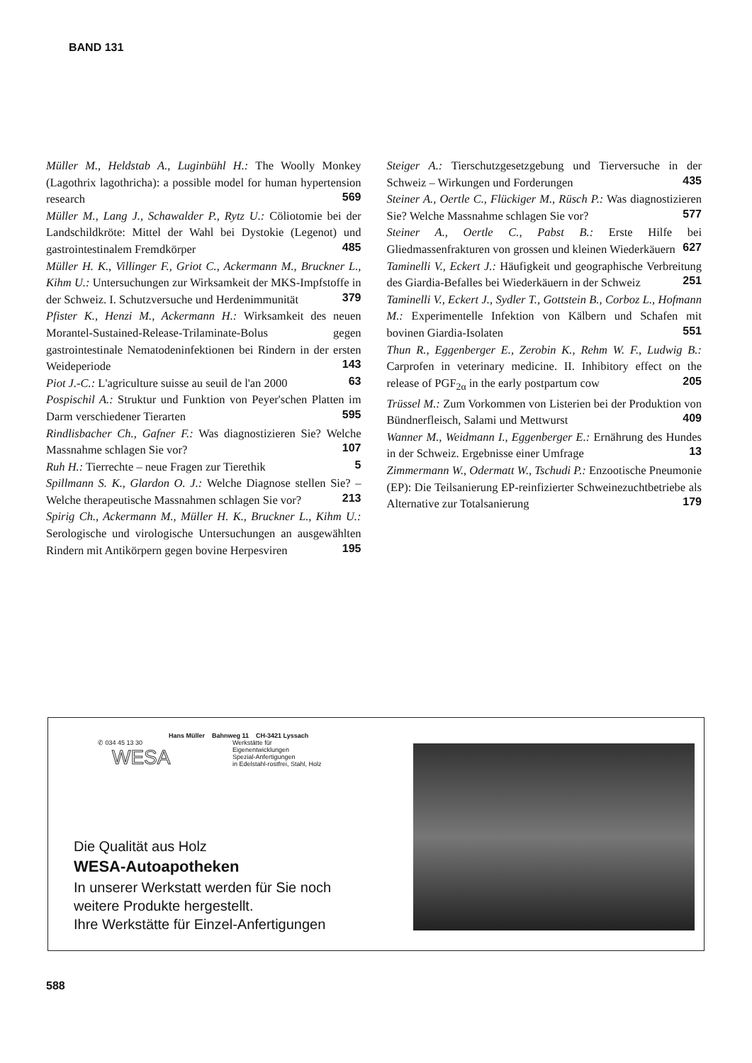BAND 131
Müller M., Heldstab A., Luginbühl H.: The Woolly Monkey (Lagothrix lagothricha): a possible model for human hypertension research 569
Müller M., Lang J., Schawalder P., Rytz U.: Cöliotomie bei der Landschildkröte: Mittel der Wahl bei Dystokie (Legenot) und gastrointestinalem Fremdkörper 485
Müller H. K., Villinger F., Griot C., Ackermann M., Bruckner L., Kihm U.: Untersuchungen zur Wirksamkeit der MKS-Impfstoffe in der Schweiz. I. Schutzversuche und Herdenimmunität 379
Pfister K., Henzi M., Ackermann H.: Wirksamkeit des neuen Morantel-Sustained-Release-Trilaminate-Bolus gegen gastrointestinale Nematodeninfektionen bei Rindern in der ersten Weideperiode 143
Piot J.-C.: L'agriculture suisse au seuil de l'an 2000 63
Pospischil A.: Struktur und Funktion von Peyer'schen Platten im Darm verschiedener Tierarten 595
Rindlisbacher Ch., Gafner F.: Was diagnostizieren Sie? Welche Massnahme schlagen Sie vor? 107
Ruh H.: Tierrechte – neue Fragen zur Tierethik 5
Spillmann S. K., Glardon O. J.: Welche Diagnose stellen Sie? – Welche therapeutische Massnahmen schlagen Sie vor? 213
Spirig Ch., Ackermann M., Müller H. K., Bruckner L., Kihm U.: Serologische und virologische Untersuchungen an ausgewählten Rindern mit Antikörpern gegen bovine Herpesviren 195
Steiger A.: Tierschutzgesetzgebung und Tierversuche in der Schweiz – Wirkungen und Forderungen 435
Steiner A., Oertle C., Flückiger M., Rüsch P.: Was diagnostizieren Sie? Welche Massnahme schlagen Sie vor? 577
Steiner A., Oertle C., Pabst B.: Erste Hilfe bei Gliedmassenfrakturen von grossen und kleinen Wiederkäuern 627
Taminelli V., Eckert J.: Häufigkeit und geographische Verbreitung des Giardia-Befalles bei Wiederkäuern in der Schweiz 251
Taminelli V., Eckert J., Sydler T., Gottstein B., Corboz L., Hofmann M.: Experimentelle Infektion von Kälbern und Schafen mit bovinen Giardia-Isolaten 551
Thun R., Eggenberger E., Zerobin K., Rehm W. F., Ludwig B.: Carprofen in veterinary medicine. II. Inhibitory effect on the release of PGF<sub>2α</sub> in the early postpartum cow 205
Trüssel M.: Zum Vorkommen von Listerien bei der Produktion von Bündnerfleisch, Salami und Mettwurst 409
Wanner M., Weidmann I., Eggenberger E.: Ernährung des Hundes in der Schweiz. Ergebnisse einer Umfrage 13
Zimmermann W., Odermatt W., Tschudi P.: Enzootische Pneumonie (EP): Die Teilsanierung EP-reinfizierter Schweinezuchtbetriebe als Alternative zur Totalsanierung 179
Hans Müller Bahnweg 11 CH-3421 Lyssach
Werkstätte für
Eigenentwicklungen
Spezial-Anfertigungen
in Edelstahl-rostfrei, Stahl, Holz
✆ 034 45 13 30
WESA
Die Qualität aus Holz
WESA-Autoapotheken
In unserer Werkstatt werden für Sie noch
weitere Produkte hergestellt.
Ihre Werkstätte für Einzel-Anfertigungen
588